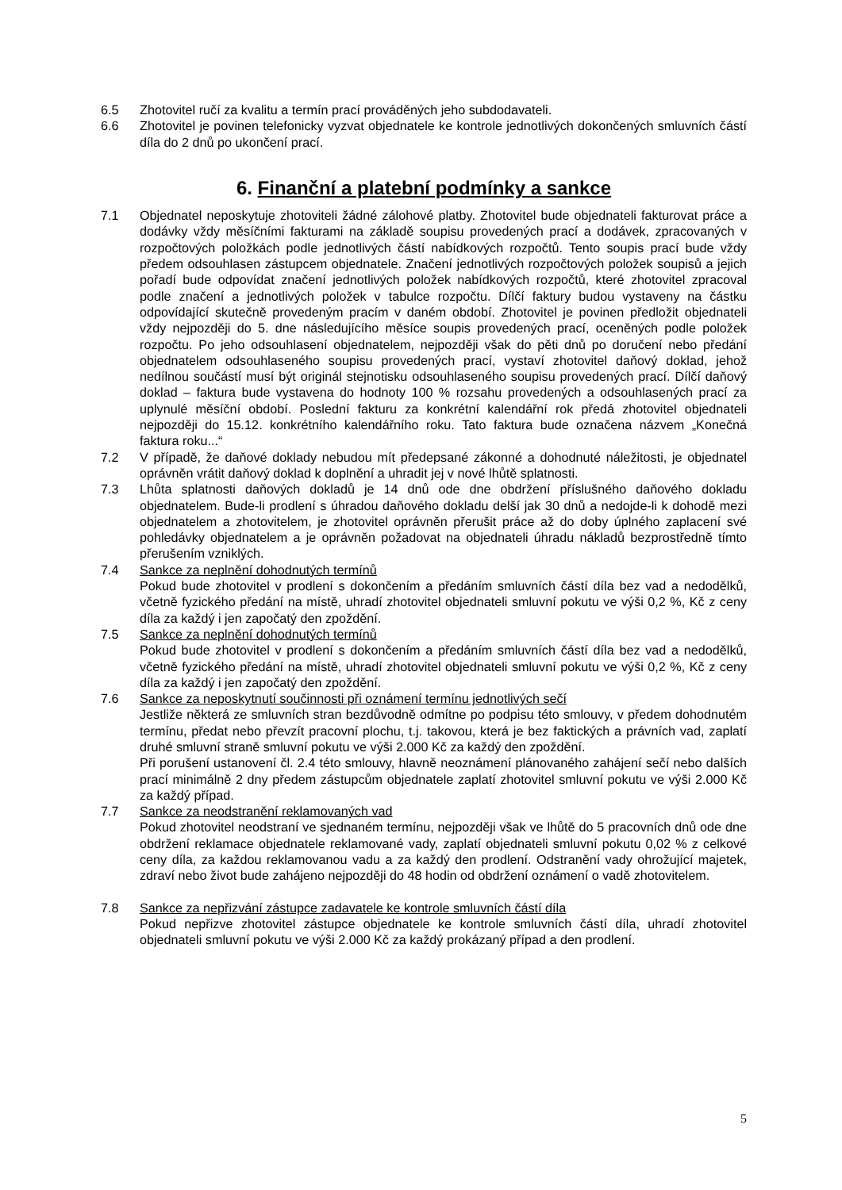6.5 Zhotovitel ručí za kvalitu a termín prací prováděných jeho subdodavateli.
6.6 Zhotovitel je povinen telefonicky vyzvat objednatele ke kontrole jednotlivých dokončených smluvních částí díla do 2 dnů po ukončení prací.
6. Finanční a platební podmínky a sankce
7.1 Objednatel neposkytuje zhotoviteli žádné zálohové platby. Zhotovitel bude objednateli fakturovat práce a dodávky vždy měsíčními fakturami na základě soupisu provedených prací a dodávek, zpracovaných v rozpočtových položkách podle jednotlivých částí nabídkových rozpočtů. Tento soupis prací bude vždy předem odsouhlasen zástupcem objednatele. Značení jednotlivých rozpočtových položek soupisů a jejich pořadí bude odpovídat značení jednotlivých položek nabídkových rozpočtů, které zhotovitel zpracoval podle značení a jednotlivých položek v tabulce rozpočtu. Dílčí faktury budou vystaveny na částku odpovídající skutečně provedeným pracím v daném období. Zhotovitel je povinen předložit objednateli vždy nejpozději do 5. dne následujícího měsíce soupis provedených prací, oceněných podle položek rozpočtu. Po jeho odsouhlasení objednatelem, nejpozději však do pěti dnů po doručení nebo předání objednatelem odsouhlaseného soupisu provedených prací, vystaví zhotovitel daňový doklad, jehož nedílnou součástí musí být originál stejnotisku odsouhlaseného soupisu provedených prací. Dílčí daňový doklad – faktura bude vystavena do hodnoty 100 % rozsahu provedených a odsouhlasených prací za uplynulé měsíční období. Poslední fakturu za konkrétní kalendářní rok předá zhotovitel objednateli nejpozději do 15.12. konkrétního kalendářního roku. Tato faktura bude označena názvem „Konečná faktura roku...“
7.2 V případě, že daňové doklady nebudou mít předepsané zákonné a dohodnuté náležitosti, je objednatel oprávněn vrátit daňový doklad k doplnění a uhradit jej v nové lhůtě splatnosti.
7.3 Lhůta splatnosti daňových dokladů je 14 dnů ode dne obdržení příslušného daňového dokladu objednatelem. Bude-li prodlení s úhradou daňového dokladu delší jak 30 dnů a nedojde-li k dohodě mezi objednatelem a zhotovitelem, je zhotovitel oprávněn přerušit práce až do doby úplného zaplacení své pohledávky objednatelem a je oprávněn požadovat na objednateli úhradu nákladů bezprostředně tímto přerušením vzniklých.
7.4 Sankce za neplnění dohodnutých termínů
Pokud bude zhotovitel v prodlení s dokončením a předáním smluvních částí díla bez vad a nedodělků, včetně fyzického předání na místě, uhradí zhotovitel objednateli smluvní pokutu ve výši 0,2 %, Kč z ceny díla za každý i jen započatý den zpoždění.
7.5 Sankce za neplnění dohodnutých termínů
Pokud bude zhotovitel v prodlení s dokončením a předáním smluvních částí díla bez vad a nedodělků, včetně fyzického předání na místě, uhradí zhotovitel objednateli smluvní pokutu ve výši 0,2 %, Kč z ceny díla za každý i jen započatý den zpoždění.
7.6 Sankce za neposkytnutí součinnosti při oznámení termínu jednotlivých sečí
Jestliže některá ze smluvních stran bezdůvodně odmítne po podpisu této smlouvy, v předem dohodnutém termínu, předat nebo převzít pracovní plochu, t.j. takovou, která je bez faktických a právních vad, zaplatí druhé smluvní straně smluvní pokutu ve výši 2.000 Kč za každý den zpoždění.
Při porušení ustanovení čl. 2.4 této smlouvy, hlavně neoznámení plánovaného zahájení sečí nebo dalších prací minimálně 2 dny předem zástupcům objednatele zaplatí zhotovitel smluvní pokutu ve výši 2.000 Kč za každý případ.
7.7 Sankce za neodstranění reklamovaných vad
Pokud zhotovitel neodstraní ve sjednaném termínu, nejpozději však ve lhůtě do 5 pracovních dnů ode dne obdržení reklamace objednatele reklamované vady, zaplatí objednateli smluvní pokutu 0,02 % z celkové ceny díla, za každou reklamovanou vadu a za každý den prodlení. Odstranění vady ohrožující majetek, zdraví nebo život bude zahájeno nejpozději do 48 hodin od obdržení oznámení o vadě zhotovitelem.
7.8 Sankce za nepřizvání zástupce zadavatele ke kontrole smluvních částí díla
Pokud nepřizve zhotovitel zástupce objednatele ke kontrole smluvních částí díla, uhradí zhotovitel objednateli smluvní pokutu ve výši 2.000 Kč za každý prokázaný případ a den prodlení.
5